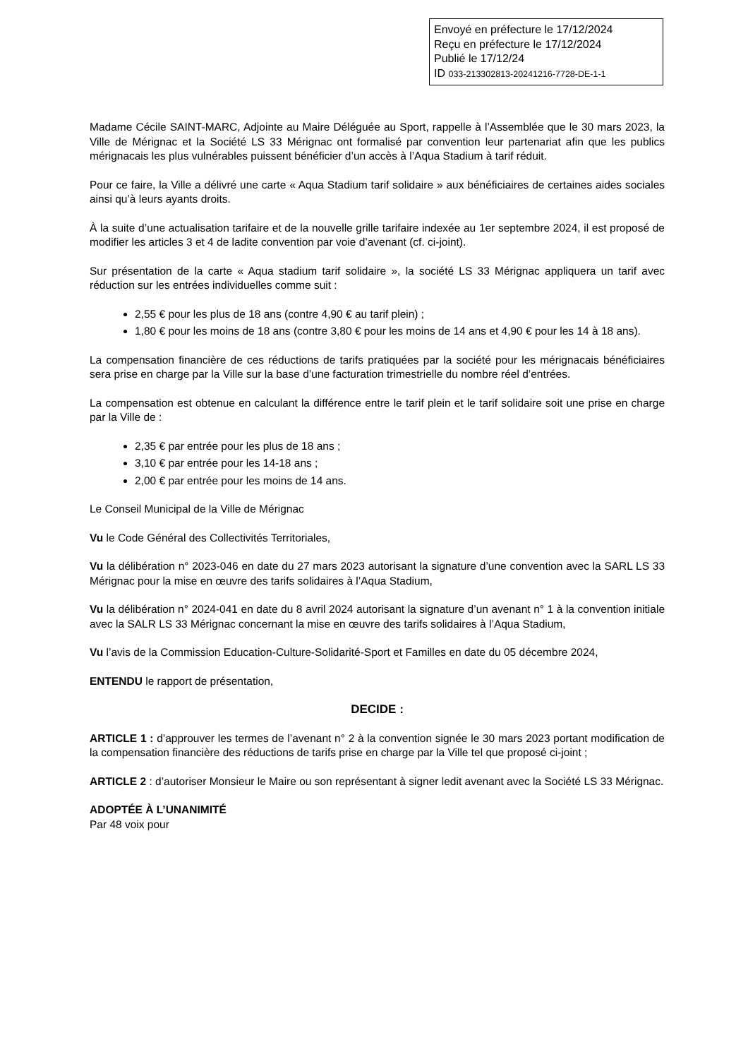Envoyé en préfecture le 17/12/2024
Reçu en préfecture le 17/12/2024
Publié le 17/12/24
ID 033-213302813-20241216-7728-DE-1-1
Madame Cécile SAINT-MARC, Adjointe au Maire Déléguée au Sport, rappelle à l’Assemblée que le 30 mars 2023, la Ville de Mérignac et la Société LS 33 Mérignac ont formalisé par convention leur partenariat afin que les publics mérignacais les plus vulnérables puissent bénéficier d’un accès à l’Aqua Stadium à tarif réduit.
Pour ce faire, la Ville a délivré une carte « Aqua Stadium tarif solidaire » aux bénéficiaires de certaines aides sociales ainsi qu’à leurs ayants droits.
À la suite d’une actualisation tarifaire et de la nouvelle grille tarifaire indexée au 1er septembre 2024, il est proposé de modifier les articles 3 et 4 de ladite convention par voie d’avenant (cf. ci-joint).
Sur présentation de la carte « Aqua stadium tarif solidaire », la société LS 33 Mérignac appliquera un tarif avec réduction sur les entrées individuelles comme suit :
2,55 € pour les plus de 18 ans (contre 4,90 € au tarif plein) ;
1,80 € pour les moins de 18 ans (contre 3,80 € pour les moins de 14 ans et 4,90 € pour les 14 à 18 ans).
La compensation financière de ces réductions de tarifs pratiquées par la société pour les mérignacais bénéficiaires sera prise en charge par la Ville sur la base d’une facturation trimestrielle du nombre réel d’entrées.
La compensation est obtenue en calculant la différence entre le tarif plein et le tarif solidaire soit une prise en charge par la Ville de :
2,35 € par entrée pour les plus de 18 ans ;
3,10 € par entrée pour les 14-18 ans ;
2,00 € par entrée pour les moins de 14 ans.
Le Conseil Municipal de la Ville de Mérignac
Vu le Code Général des Collectivités Territoriales,
Vu la délibération n° 2023-046 en date du 27 mars 2023 autorisant la signature d’une convention avec la SARL LS 33 Mérignac pour la mise en œuvre des tarifs solidaires à l’Aqua Stadium,
Vu la délibération n° 2024-041 en date du 8 avril 2024 autorisant la signature d’un avenant n° 1 à la convention initiale avec la SALR LS 33 Mérignac concernant la mise en œuvre des tarifs solidaires à l’Aqua Stadium,
Vu l’avis de la Commission Education-Culture-Solidarité-Sport et Familles en date du 05 décembre 2024,
ENTENDU le rapport de présentation,
DECIDE :
ARTICLE 1 : d’approuver les termes de l’avenant n° 2 à la convention signée le 30 mars 2023 portant modification de la compensation financière des réductions de tarifs prise en charge par la Ville tel que proposé ci-joint ;
ARTICLE 2 : d’autoriser Monsieur le Maire ou son représentant à signer ledit avenant avec la Société LS 33 Mérignac.
ADOPTÉE À L’UNANIMITÉ
Par 48 voix pour